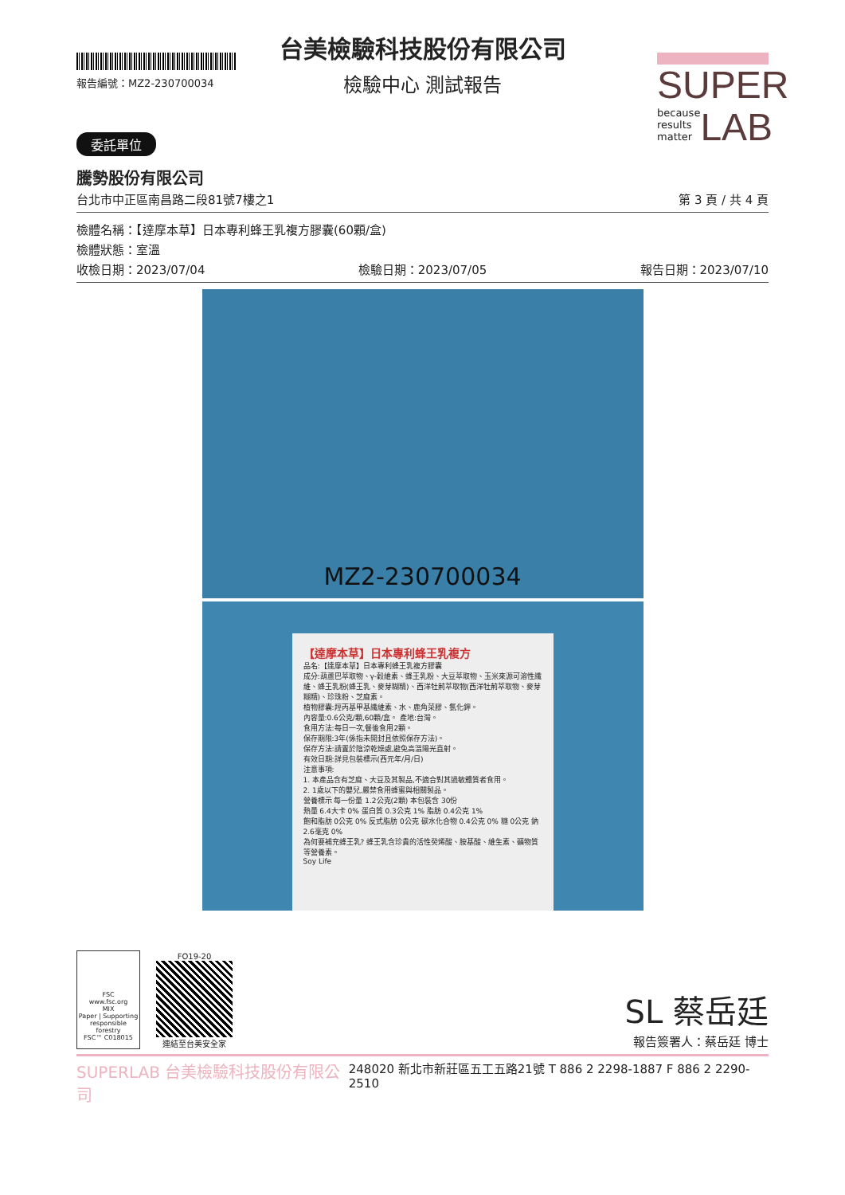報告編號：MZ2-230700034
SUPER
because
results
matter LAB
台美檢驗科技股份有限公司
檢驗中心 測試報告
委託單位
騰勢股份有限公司
台北市中正區南昌路二段81號7樓之1 第 3 頁 / 共 4 頁
檢體名稱：【達摩本草】日本專利蜂王乳複方膠囊(60顆/盒)
檢體狀態：室溫
收檢日期：2023/07/04 檢驗日期：2023/07/05 報告日期：2023/07/10
MZ2-230700034
【達摩本草】日本專利蜂王乳複方
品名:【達摩本草】日本專利蜂王乳複方膠囊
成分:葫蘆巴萃取物、γ-穀維素、蜂王乳粉、大豆萃取物、玉米來源可溶性纖維、蜂王乳粉(蜂王乳、麥芽糊精)、西洋牡荊萃取物(西洋牡荊萃取物、麥芽糊精)、珍珠粉、芝麻素。
植物膠囊:羥丙基甲基纖維素、水、鹿角菜膠、氯化鉀。
內容量:0.6公克/顆,60顆/盒。 產地:台灣。
食用方法:每日一次,餐後食用2顆。
保存期限:3年(係指未開封且依照保存方法)。
保存方法:請置於陰涼乾燥處,避免高溫陽光直射。
有效日期:詳見包裝標示(西元年/月/日)
注意事項:
1. 本產品含有芝麻、大豆及其製品,不適合對其過敏體質者食用。
2. 1歲以下的嬰兒,嚴禁食用蜂蜜與相關製品。
營養標示 每一份量 1.2公克(2顆) 本包裝含 30份
熱量 6.4大卡 0% 蛋白質 0.3公克 1% 脂肪 0.4公克 1%
飽和脂肪 0公克 0% 反式脂肪 0公克 碳水化合物 0.4公克 0% 糖 0公克 鈉 2.6毫克 0%
為何要補充蜂王乳? 蜂王乳含珍貴的活性癸烯酸、胺基酸、維生素、礦物質等營養素。
Soy Life
FSC
www.fsc.org
MIX
Paper | Supporting responsible forestry
FSC™ C018015
FO19-20
連結至台美安全家
SL 蔡岳廷
報告簽署人：蔡岳廷 博士
SUPERLAB 台美檢驗科技股份有限公司 248020 新北市新莊區五工五路21號 T 886 2 2298-1887 F 886 2 2290-2510